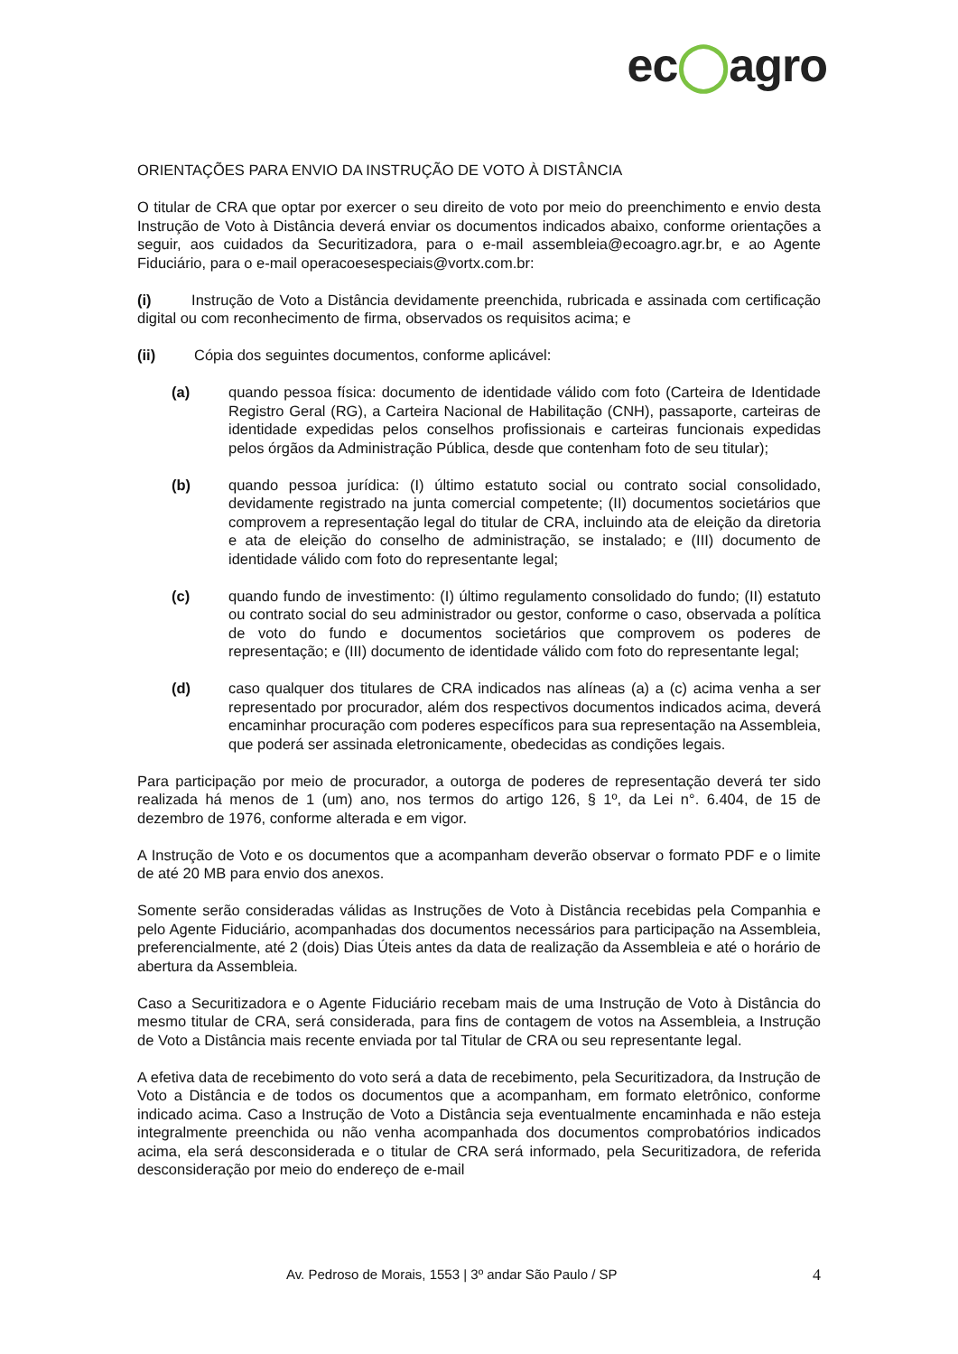ec◯agro
ORIENTAÇÕES PARA ENVIO DA INSTRUÇÃO DE VOTO À DISTÂNCIA
O titular de CRA que optar por exercer o seu direito de voto por meio do preenchimento e envio desta Instrução de Voto à Distância deverá enviar os documentos indicados abaixo, conforme orientações a seguir, aos cuidados da Securitizadora, para o e-mail assembleia@ecoagro.agr.br, e ao Agente Fiduciário, para o e-mail operacoesespeciais@vortx.com.br:
(i) Instrução de Voto a Distância devidamente preenchida, rubricada e assinada com certificação digital ou com reconhecimento de firma, observados os requisitos acima; e
(ii) Cópia dos seguintes documentos, conforme aplicável:
(a) quando pessoa física: documento de identidade válido com foto (Carteira de Identidade Registro Geral (RG), a Carteira Nacional de Habilitação (CNH), passaporte, carteiras de identidade expedidas pelos conselhos profissionais e carteiras funcionais expedidas pelos órgãos da Administração Pública, desde que contenham foto de seu titular);
(b) quando pessoa jurídica: (I) último estatuto social ou contrato social consolidado, devidamente registrado na junta comercial competente; (II) documentos societários que comprovem a representação legal do titular de CRA, incluindo ata de eleição da diretoria e ata de eleição do conselho de administração, se instalado; e (III) documento de identidade válido com foto do representante legal;
(c) quando fundo de investimento: (I) último regulamento consolidado do fundo; (II) estatuto ou contrato social do seu administrador ou gestor, conforme o caso, observada a política de voto do fundo e documentos societários que comprovem os poderes de representação; e (III) documento de identidade válido com foto do representante legal;
(d) caso qualquer dos titulares de CRA indicados nas alíneas (a) a (c) acima venha a ser representado por procurador, além dos respectivos documentos indicados acima, deverá encaminhar procuração com poderes específicos para sua representação na Assembleia, que poderá ser assinada eletronicamente, obedecidas as condições legais.
Para participação por meio de procurador, a outorga de poderes de representação deverá ter sido realizada há menos de 1 (um) ano, nos termos do artigo 126, § 1º, da Lei n°. 6.404, de 15 de dezembro de 1976, conforme alterada e em vigor.
A Instrução de Voto e os documentos que a acompanham deverão observar o formato PDF e o limite de até 20 MB para envio dos anexos.
Somente serão consideradas válidas as Instruções de Voto à Distância recebidas pela Companhia e pelo Agente Fiduciário, acompanhadas dos documentos necessários para participação na Assembleia, preferencialmente, até 2 (dois) Dias Úteis antes da data de realização da Assembleia e até o horário de abertura da Assembleia.
Caso a Securitizadora e o Agente Fiduciário recebam mais de uma Instrução de Voto à Distância do mesmo titular de CRA, será considerada, para fins de contagem de votos na Assembleia, a Instrução de Voto a Distância mais recente enviada por tal Titular de CRA ou seu representante legal.
A efetiva data de recebimento do voto será a data de recebimento, pela Securitizadora, da Instrução de Voto a Distância e de todos os documentos que a acompanham, em formato eletrônico, conforme indicado acima. Caso a Instrução de Voto a Distância seja eventualmente encaminhada e não esteja integralmente preenchida ou não venha acompanhada dos documentos comprobatórios indicados acima, ela será desconsiderada e o titular de CRA será informado, pela Securitizadora, de referida desconsideração por meio do endereço de e-mail
Av. Pedroso de Morais, 1553 | 3º andar São Paulo / SP 4